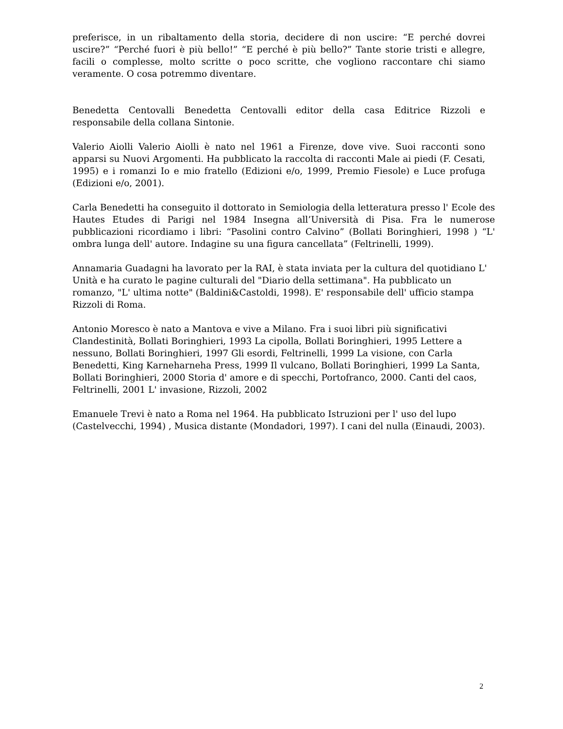preferisce, in un ribaltamento della storia, decidere di non uscire: “E perché dovrei uscire?” “Perché fuori è più bello!” “E perché è più bello?” Tante storie tristi e allegre, facili o complesse, molto scritte o poco scritte, che vogliono raccontare chi siamo veramente. O cosa potremmo diventare.
Benedetta Centovalli Benedetta Centovalli editor della casa Editrice Rizzoli e responsabile della collana Sintonie.
Valerio Aiolli Valerio Aiolli è nato nel 1961 a Firenze, dove vive. Suoi racconti sono apparsi su Nuovi Argomenti. Ha pubblicato la raccolta di racconti Male ai piedi (F. Cesati, 1995) e i romanzi Io e mio fratello (Edizioni e/o, 1999, Premio Fiesole) e Luce profuga (Edizioni e/o, 2001).
Carla Benedetti ha conseguito il dottorato in Semiologia della letteratura presso l' Ecole des Hautes Etudes di Parigi nel 1984 Insegna all’Università di Pisa. Fra le numerose pubblicazioni ricordiamo i libri: “Pasolini contro Calvino” (Bollati Boringhieri, 1998 ) “L' ombra lunga dell' autore. Indagine su una figura cancellata” (Feltrinelli, 1999).
Annamaria Guadagni ha lavorato per la RAI, è stata inviata per la cultura del quotidiano L' Unità e ha curato le pagine culturali del "Diario della settimana". Ha pubblicato un romanzo, "L' ultima notte" (Baldini&Castoldi, 1998). E' responsabile dell' ufficio stampa Rizzoli di Roma.
Antonio Moresco è nato a Mantova e vive a Milano. Fra i suoi libri più significativi Clandestinità, Bollati Boringhieri, 1993 La cipolla, Bollati Boringhieri, 1995 Lettere a nessuno, Bollati Boringhieri, 1997 Gli esordi, Feltrinelli, 1999 La visione, con Carla Benedetti, King Karneharneha Press, 1999 Il vulcano, Bollati Boringhieri, 1999 La Santa, Bollati Boringhieri, 2000 Storia d' amore e di specchi, Portofranco, 2000. Canti del caos, Feltrinelli, 2001 L' invasione, Rizzoli, 2002
Emanuele Trevi è nato a Roma nel 1964. Ha pubblicato Istruzioni per l' uso del lupo (Castelvecchi, 1994) , Musica distante (Mondadori, 1997). I cani del nulla (Einaudi, 2003).
2